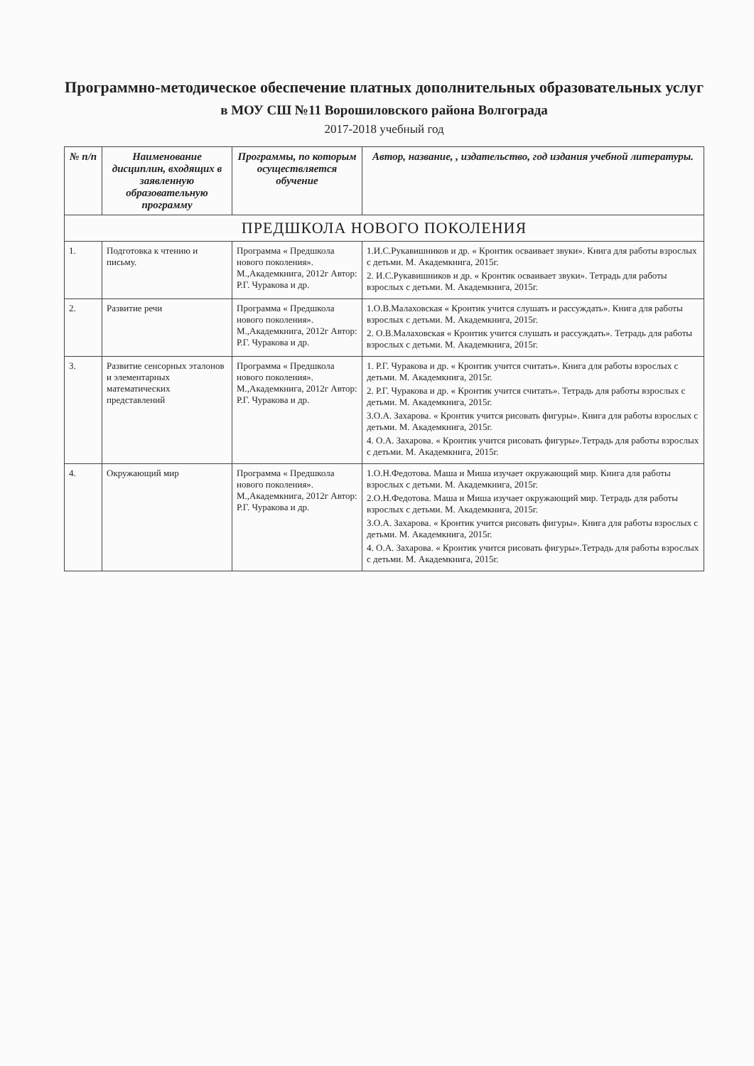Программно-методическое обеспечение платных дополнительных образовательных услуг
в МОУ СШ №11 Ворошиловского района Волгограда
2017-2018 учебный год
| № п/п | Наименование дисциплин, входящих в заявленную образовательную программу | Программы, по которым осуществляется обучение | Автор, название, , издательство, год издания учебной литературы. |
| --- | --- | --- | --- |
| ПРЕДШКОЛА НОВОГО ПОКОЛЕНИЯ | | | |
| 1. | Подготовка к чтению и письму. | Программа « Предшкола нового поколения». М.,Академкнига, 2012г Автор: Р.Г. Чуракова и др. | 1.И.С.Рукавишников и др. « Кронтик осваивает звуки». Книга для работы взрослых с детьми. М. Академкнига, 2015г. 2. И.С.Рукавишников и др. « Кронтик осваивает звуки». Тетрадь для работы взрослых с детьми. М. Академкнига, 2015г. |
| 2. | Развитие речи | Программа « Предшкола нового поколения». М.,Академкнига, 2012г Автор: Р.Г. Чуракова и др. | 1.О.В.Малаховская « Кронтик учится слушать и рассуждать». Книга для работы взрослых с детьми. М. Академкнига, 2015г. 2. О.В.Малаховская « Кронтик учится слушать и рассуждать». Тетрадь для работы взрослых с детьми. М. Академкнига, 2015г. |
| 3. | Развитие сенсорных эталонов и элементарных математических представлений | Программа « Предшкола нового поколения». М.,Академкнига, 2012г Автор: Р.Г. Чуракова и др. | 1. Р.Г. Чуракова и др. « Кронтик учится считать». Книга для работы взрослых с детьми. М. Академкнига, 2015г. 2. Р.Г. Чуракова и др. « Кронтик учится считать». Тетрадь для работы взрослых с детьми. М. Академкнига, 2015г. 3.О.А. Захарова. « Кронтик учится рисовать фигуры». Книга для работы взрослых с детьми. М. Академкнига, 2015г. 4. О.А. Захарова. « Кронтик учится рисовать фигуры».Тетрадь для работы взрослых с детьми. М. Академкнига, 2015г. |
| 4. | Окружающий мир | Программа « Предшкола нового поколения». М.,Академкнига, 2012г Автор: Р.Г. Чуракова и др. | 1.О.Н.Федотова. Маша и Миша изучает окружающий мир. Книга для работы взрослых с детьми. М. Академкнига, 2015г. 2.О.Н.Федотова. Маша и Миша изучает окружающий мир. Тетрадь для работы взрослых с детьми. М. Академкнига, 2015г. 3.О.А. Захарова. « Кронтик учится рисовать фигуры». Книга для работы взрослых с детьми. М. Академкнига, 2015г. 4. О.А. Захарова. « Кронтик учится рисовать фигуры».Тетрадь для работы взрослых с детьми. М. Академкнига, 2015г. |